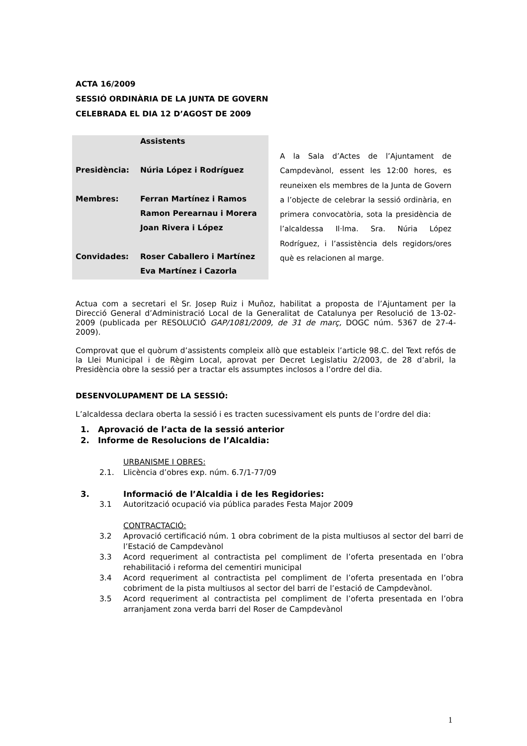ACTA 16/2009
SESSIÓ ORDINÀRIA DE LA JUNTA DE GOVERN
CELEBRADA EL DIA 12 D’AGOST DE 2009
| | Assistents |
| Presidència: | Núria López i Rodríguez |
| Membres: | Ferran Martínez i Ramos |
| | Ramon Perearnau i Morera |
| | Joan Rivera i López |
| Convidades: | Roser Caballero i Martínez |
| | Eva Martínez i Cazorla |
A la Sala d’Actes de l’Ajuntament de Campdevànol, essent les 12:00 hores, es reuneixen els membres de la Junta de Govern a l’objecte de celebrar la sessió ordinària, en primera convocatòria, sota la presidència de l’alcaldessa Il·lma. Sra. Núria López Rodríguez, i l’assistència dels regidors/ores què es relacionen al marge.
Actua com a secretari el Sr. Josep Ruiz i Muñoz, habilitat a proposta de l’Ajuntament per la Direcció General d’Administració Local de la Generalitat de Catalunya per Resolució de 13-02-2009 (publicada per RESOLUCIÓ GAP/1081/2009, de 31 de març, DOGC núm. 5367 de 27-4-2009).
Comprovat que el quòrum d’assistents compleix allò que estableix l’article 98.C. del Text refós de la Llei Municipal i de Règim Local, aprovat per Decret Legislatiu 2/2003, de 28 d’abril, la Presidència obre la sessió per a tractar els assumptes inclosos a l’ordre del dia.
DESENVOLUPAMENT DE LA SESSIÓ:
L’alcaldessa declara oberta la sessió i es tracten sucessivament els punts de l’ordre del dia:
1. Aprovació de l’acta de la sessió anterior
2. Informe de Resolucions de l’Alcaldia:
URBANISME I OBRES:
2.1. Llicència d’obres exp. núm. 6.7/1-77/09
3. Informació de l’Alcaldia i de les Regidories:
3.1 Autorització ocupació via pública parades Festa Major 2009
CONTRACTACIÓ:
3.2 Aprovació certificació núm. 1 obra cobriment de la pista multiusos al sector del barri de l’Estació de Campdevànol
3.3 Acord requeriment al contractista pel compliment de l’oferta presentada en l’obra rehabilitació i reforma del cementiri municipal
3.4 Acord requeriment al contractista pel compliment de l’oferta presentada en l’obra cobriment de la pista multiusos al sector del barri de l’estació de Campdevànol.
3.5 Acord requeriment al contractista pel compliment de l’oferta presentada en l’obra arranjament zona verda barri del Roser de Campdevànol
1